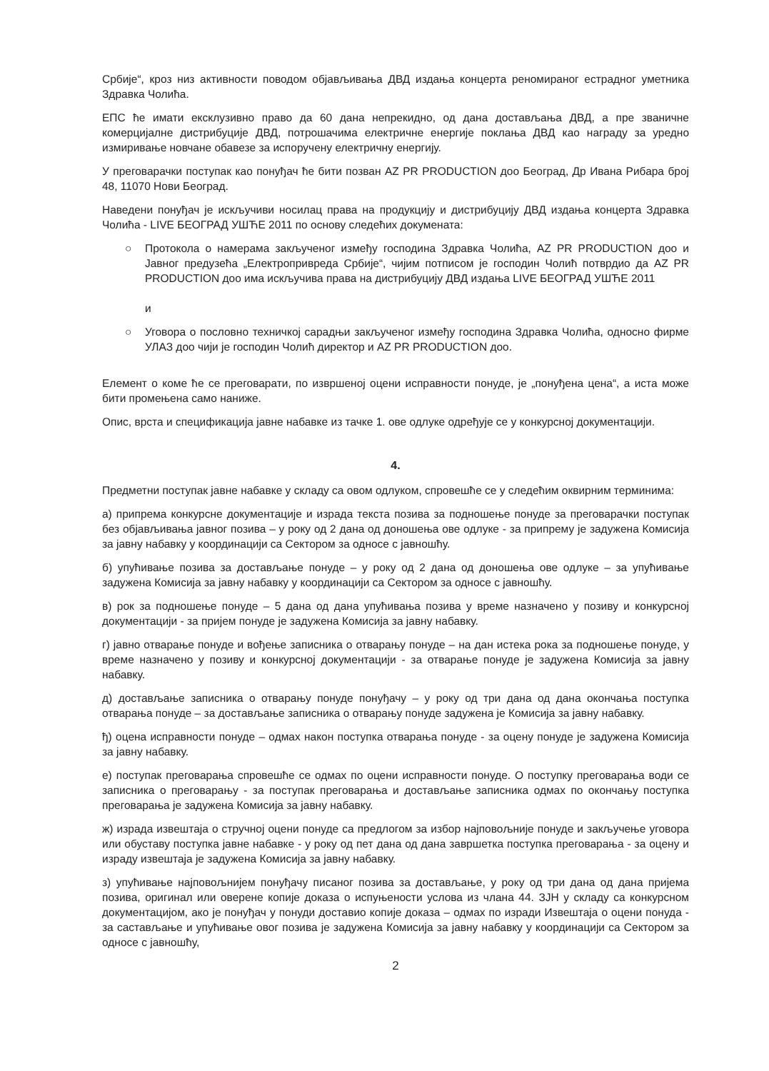Србије“, кроз низ активности поводом објављивања ДВД издања концерта реномираног естрадног уметника Здравка Чолића.
ЕПС ће имати ексклузивно право да 60 дана непрекидно, од дана достављања ДВД, а пре званичне комерцијалне дистрибуције ДВД, потрошачима електричне енергије поклања ДВД као награду за уредно измиривање новчане обавезе за испоручену електричну енергију.
У преговарачки поступак као понуђач ће бити позван AZ PR PRODUCTION доо Београд, Др Ивана Рибара број 48, 11070 Нови Београд.
Наведени понуђач је искључиви носилац права на продукцију и дистрибуцију ДВД издања концерта Здравка Чолића - LIVE БЕОГРАД УШЋЕ 2011 по основу следећих докумената:
○ Протокола о намерама закљученог између господина Здравка Чолића, AZ PR PRODUCTION доо и Јавног предузећа „Електропривреда Србије“, чијим потписом је господин Чолић потврдио да AZ PR PRODUCTION доо има искључива права на дистрибуцију ДВД издања LIVE БЕОГРАД УШЋЕ 2011
и
○ Уговора о пословно техничкој сарадњи закљученог између господина Здравка Чолића, односно фирме УЛАЗ доо чији је господин Чолић директор и AZ PR PRODUCTION доо.
Елемент о коме ће се преговарати, по извршеној оцени исправности понуде, је „понуђена цена“, а иста може бити промењена само наниже.
Опис, врста и спецификација јавне набавке из тачке 1. ове одлуке одређује се у конкурсној документацији.
4.
Предметни поступак јавне набавке у складу са овом одлуком, спровешће се у следећим оквирним терминима:
а) припрема конкурсне документације и израда текста позива за подношење понуде за преговарачки поступак без објављивања јавног позива – у року од 2 дана од доношења ове одлуке - за припрему је задужена Комисија за јавну набавку у координацији са Сектором за односе с јавношћу.
б) упућивање позива за достављање понуде – у року од 2 дана од доношења ове одлуке – за упућивање задужена Комисија за јавну набавку у координацији са Сектором за односе с јавношћу.
в) рок за подношење понуде – 5 дана од дана упућивања позива у време назначено у позиву и конкурсној документацији - за пријем понуде је задужена Комисија за јавну набавку.
г) јавно отварање понуде и вођење записника о отварању понуде – на дан истека рока за подношење понуде, у време назначено у позиву и конкурсној документацији - за отварање понуде је задужена Комисија за јавну набавку.
д) достављање записника о отварању понуде понуђачу – у року од три дана од дана окончања поступка отварања понуде – за достављање записника о отварању понуде задужена је Комисија за јавну набавку.
ђ) оцена исправности понуде – одмах након поступка отварања понуде - за оцену понуде је задужена Комисија за јавну набавку.
е) поступак преговарања спровешће се одмах по оцени исправности понуде. О поступку преговарања води се записника о преговарању - за поступак преговарања и достављање записника одмах по окончању поступка преговарања је задужена Комисија за јавну набавку.
ж) израда извештаја о стручној оцени понуде са предлогом за избор најповољније понуде и закључење уговора или обуставу поступка јавне набавке - у року од пет дана од дана завршетка поступка преговарања - за оцену и израду извештаја је задужена Комисија за јавну набавку.
з) упућивање најповољнијем понуђачу писаног позива за достављање, у року од три дана од дана пријема позива, оригинал или оверене копије доказа о испуњености услова из члана 44. ЗЈН у складу са конкурсном документацијом, ако је понуђач у понуди доставио копије доказа – одмах по изради Извештаја о оцени понуда - за састављање и упућивање овог позива је задужена Комисија за јавну набавку у координацији са Сектором за односе с јавношћу,
2